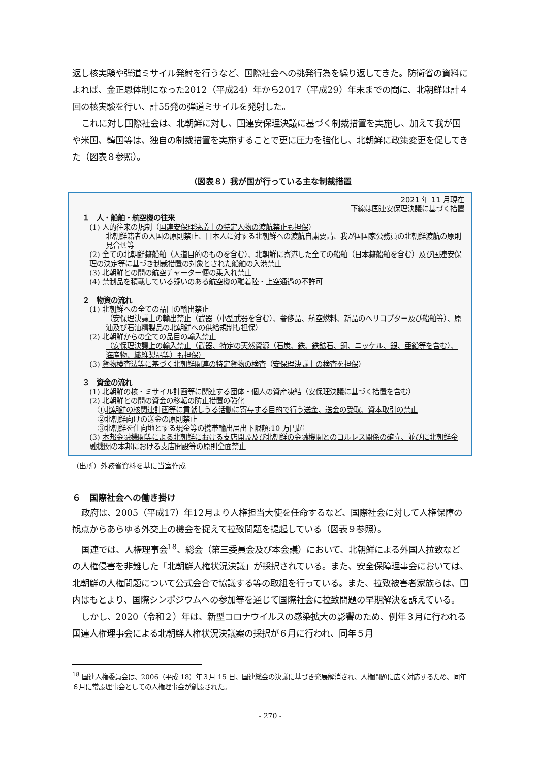返し核実験や弾道ミサイル発射を行うなど、国際社会への挑発行為を繰り返してきた。防衛省の資料によれば、金正恩体制になった2012（平成24）年から2017（平成29）年末までの間に、北朝鮮は計４回の核実験を行い、計55発の弾道ミサイルを発射した。
これに対し国際社会は、北朝鮮に対し、国連安保理決議に基づく制裁措置を実施し、加えて我が国や米国、韓国等は、独自の制裁措置を実施することで更に圧力を強化し、北朝鮮に政策変更を促してきた（図表８参照）。
（図表８）我が国が行っている主な制裁措置
2021 年 11 月現在
下線は国連安保理決議に基づく措置
１　人・船舶・航空機の往来
(1) 人的往来の規制（国連安保理決議上の特定人物の渡航禁止も担保）
北朝鮮籍者の入国の原則禁止、日本人に対する北朝鮮への渡航自粛要請、我が国国家公務員の北朝鮮渡航の原則見合せ等
(2) 全ての北朝鮮籍船舶（人道目的のものを含む）、北朝鮮に寄港した全ての船舶（日本籍船舶を含む）及び国連安保理の決定等に基づき制裁措置の対象とされた船舶の入港禁止
(3) 北朝鮮との間の航空チャーター便の乗入れ禁止
(4) 禁制品を積載している疑いのある航空機の離着陸・上空通過の不許可
２　物資の流れ
(1) 北朝鮮への全ての品目の輸出禁止
（安保理決議上の輸出禁止（武器（小型武器を含む）、奢侈品、航空燃料、新品のヘリコプター及び船舶等）、原油及び石油精製品の北朝鮮への供給規制も担保）
(2) 北朝鮮からの全ての品目の輸入禁止
（安保理決議上の輸入禁止（武器、特定の天然資源（石炭、鉄、鉄鉱石、銅、ニッケル、銀、亜鉛等を含む）、海産物、繊維製品等）も担保）
(3) 貨物検査法等に基づく北朝鮮関連の特定貨物の検査（安保理決議上の検査を担保）
３　資金の流れ
(1) 北朝鮮の核・ミサイル計画等に関連する団体・個人の資産凍結（安保理決議に基づく措置を含む）
(2) 北朝鮮との間の資金の移転の防止措置の強化
①北朝鮮の核関連計画等に貢献しうる活動に寄与する目的で行う送金、送金の受取、資本取引の禁止
②北朝鮮向けの送金の原則禁止
③北朝鮮を仕向地とする現金等の携帯輸出届出下限額:10 万円超
(3) 本邦金融機関等による北朝鮮における支店開設及び北朝鮮の金融機関とのコルレス関係の確立、並びに北朝鮮金融機関の本邦における支店開設等の原則全面禁止
（出所）外務省資料を基に当室作成
６　国際社会への働き掛け
政府は、2005（平成17）年12月より人権担当大使を任命するなど、国際社会に対して人権保障の観点からあらゆる外交上の機会を捉えて拉致問題を提起している（図表９参照）。
国連では、人権理事会<sup>18</sup>、総会（第三委員会及び本会議）において、北朝鮮による外国人拉致などの人権侵害を非難した「北朝鮮人権状況決議」が採択されている。また、安全保障理事会においては、北朝鮮の人権問題について公式会合で協議する等の取組を行っている。また、拉致被害者家族らは、国内はもとより、国際シンポジウムへの参加等を通じて国際社会に拉致問題の早期解決を訴えている。
しかし、2020（令和２）年は、新型コロナウイルスの感染拡大の影響のため、例年３月に行われる国連人権理事会による北朝鮮人権状況決議案の採択が６月に行われ、同年５月
<sup>18</sup> 国連人権委員会は、2006（平成 18）年３月 15 日、国連総会の決議に基づき発展解消され、人権問題に広く対応するため、同年６月に常設理事会としての人権理事会が創設された。
- 270 -